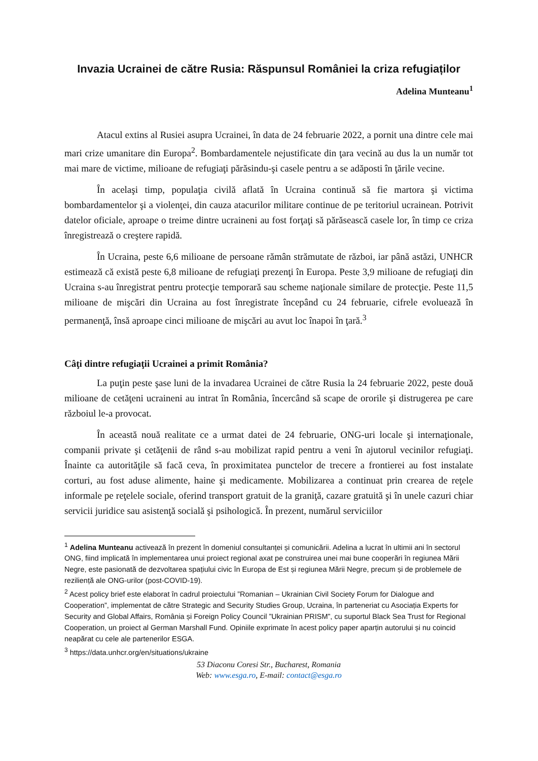Invazia Ucrainei de către Rusia: Răspunsul României la criza refugiaților
Adelina Munteanu<sup>1</sup>
Atacul extins al Rusiei asupra Ucrainei, în data de 24 februarie 2022, a pornit una dintre cele mai mari crize umanitare din Europa<sup>2</sup>. Bombardamentele nejustificate din ţara vecină au dus la un număr tot mai mare de victime, milioane de refugiaţi părăsindu-şi casele pentru a se adăposti în ţările vecine.
În acelaşi timp, populaţia civilă aflată în Ucraina continuă să fie martora şi victima bombardamentelor şi a violenţei, din cauza atacurilor militare continue de pe teritoriul ucrainean. Potrivit datelor oficiale, aproape o treime dintre ucraineni au fost forţaţi să părăsească casele lor, în timp ce criza înregistrează o creştere rapidă.
În Ucraina, peste 6,6 milioane de persoane rămân strămutate de război, iar până astăzi, UNHCR estimează că există peste 6,8 milioane de refugiaţi prezenţi în Europa. Peste 3,9 milioane de refugiaţi din Ucraina s-au înregistrat pentru protecţie temporară sau scheme naţionale similare de protecţie. Peste 11,5 milioane de mişcări din Ucraina au fost înregistrate începând cu 24 februarie, cifrele evoluează în permanenţă, însă aproape cinci milioane de mişcări au avut loc înapoi în ţară.<sup>3</sup>
Câţi dintre refugiaţii Ucrainei a primit România?
La puţin peste şase luni de la invadarea Ucrainei de către Rusia la 24 februarie 2022, peste două milioane de cetăţeni ucraineni au intrat în România, încercând să scape de ororile şi distrugerea pe care războiul le-a provocat.
În această nouă realitate ce a urmat datei de 24 februarie, ONG-uri locale şi internaţionale, companii private şi cetăţenii de rând s-au mobilizat rapid pentru a veni în ajutorul vecinilor refugiaţi. Înainte ca autorităţile să facă ceva, în proximitatea punctelor de trecere a frontierei au fost instalate corturi, au fost aduse alimente, haine şi medicamente. Mobilizarea a continuat prin crearea de reţele informale pe reţelele sociale, oferind transport gratuit de la graniţă, cazare gratuită şi în unele cazuri chiar servicii juridice sau asistenţă socială şi psihologică. În prezent, numărul serviciilor
<sup>1</sup> Adelina Munteanu activează în prezent în domeniul consultanței și comunicării. Adelina a lucrat în ultimii ani în sectorul ONG, fiind implicată în implementarea unui proiect regional axat pe construirea unei mai bune cooperări în regiunea Mării Negre, este pasionată de dezvoltarea spațiului civic în Europa de Est și regiunea Mării Negre, precum și de problemele de reziliență ale ONG-urilor (post-COVID-19).
<sup>2</sup> Acest policy brief este elaborat în cadrul proiectului ”Romanian – Ukrainian Civil Society Forum for Dialogue and Cooperation”, implementat de către Strategic and Security Studies Group, Ucraina, în parteneriat cu Asociația Experts for Security and Global Affairs, România și Foreign Policy Council ”Ukrainian PRISM”, cu suportul Black Sea Trust for Regional Cooperation, un proiect al German Marshall Fund. Opiniile exprimate în acest policy paper aparțin autorului și nu coincid neapărat cu cele ale partenerilor ESGA.
<sup>3</sup> https://data.unhcr.org/en/situations/ukraine
53 Diaconu Coresi Str., Bucharest, Romania
Web: www.esga.ro, E-mail: contact@esga.ro